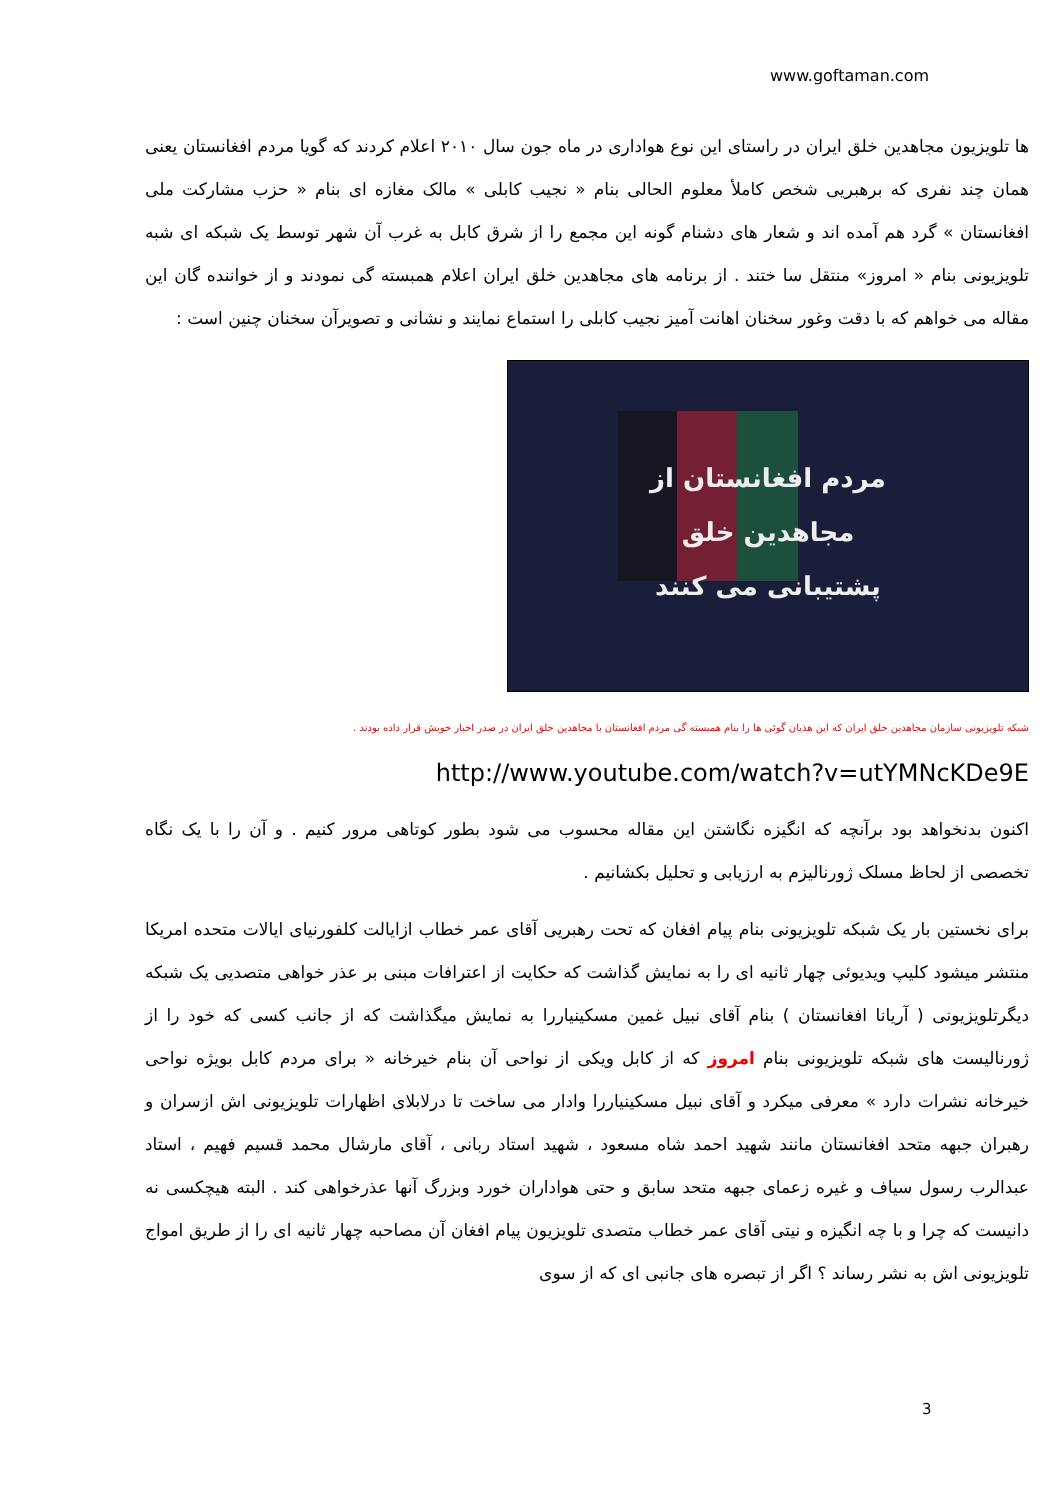www.goftaman.com
ها تلویزیون مجاهدین خلق ایران در راستای این نوع هواداری در ماه جون سال ۲۰۱۰ اعلام کردند که گویا مردم افغانستان یعنی همان چند نفری که برهبریی شخص کاملأ معلوم الحالی بنام « نجیب کابلی » مالک مغازه ای بنام « حزب مشارکت ملی افغانستان » گرد هم آمده اند و شعار های دشنام گونه این مجمع را از شرق کابل به غرب آن شهر توسط یک شبکه ای شبه تلویزیونی بنام « امروز» منتقل سا ختند . از برنامه های مجاهدین خلق ایران اعلام همبسته گی نمودند و از خواننده گان این مقاله می خواهم که با دقت وغور سخنان اهانت آمیز نجیب کابلی را استماع نمایند و نشانی و تصویرآن سخنان چنین است :
مردم افغانستان از
مجاهدین خلق
پشتیبانی می کنند
شبکه تلویزیونی سازمان مجاهدین خلق ایران که این هذیان گوئی ها را بنام همبسته گی مردم افغانستان با مجاهدین خلق ایران در صدر اخبار خویش قرار داده بودند .
http://www.youtube.com/watch?v=utYMNcKDe9E
اکنون بدنخواهد بود برآنچه که انگیزه نگاشتن این مقاله محسوب می شود بطور کوتاهی مرور کنیم . و آن را با یک نگاه تخصصی از لحاظ مسلک ژورنالیزم به ارزیابی و تحلیل بکشانیم .
برای نخستین بار یک شبکه تلویزیونی بنام پیام افغان که تحت رهبریی آقای عمر خطاب ازایالت کلفورنیای ایالات متحده امریکا منتشر میشود کلیپ ویدیوئی چهار ثانیه ای را به نمایش گذاشت که حکایت از اعترافات مبنی بر عذر خواهی متصدیی یک شبکه دیگرتلویزیونی ( آریانا افغانستان ) بنام آقای نبیل غمین مسکینیاررا به نمایش میگذاشت که از جانب کسی که خود را از ژورنالیست های شبکه تلویزیونی بنام امروز که از کابل ویکی از نواحی آن بنام خیرخانه « برای مردم کابل بویژه نواحی خیرخانه نشرات دارد » معرفی میکرد و آقای نبیل مسکینیاررا وادار می ساخت تا درلابلای اظهارات تلویزیونی اش ازسران و رهبران جبهه متحد افغانستان مانند شهید احمد شاه مسعود ، شهید استاد ربانی ، آقای مارشال محمد قسیم فهیم ، استاد عبدالرب رسول سیاف و غیره زعمای جبهه متحد سابق و حتی هواداران خورد وبزرگ آنها عذرخواهی کند . البته هیچکسی نه دانیست که چرا و با چه انگیزه و نیتی آقای عمر خطاب متصدی تلویزیون پیام افغان آن مصاحبه چهار ثانیه ای را از طریق امواج تلویزیونی اش به نشر رساند ؟ اگر از تبصره های جانبی ای که از سوی
3